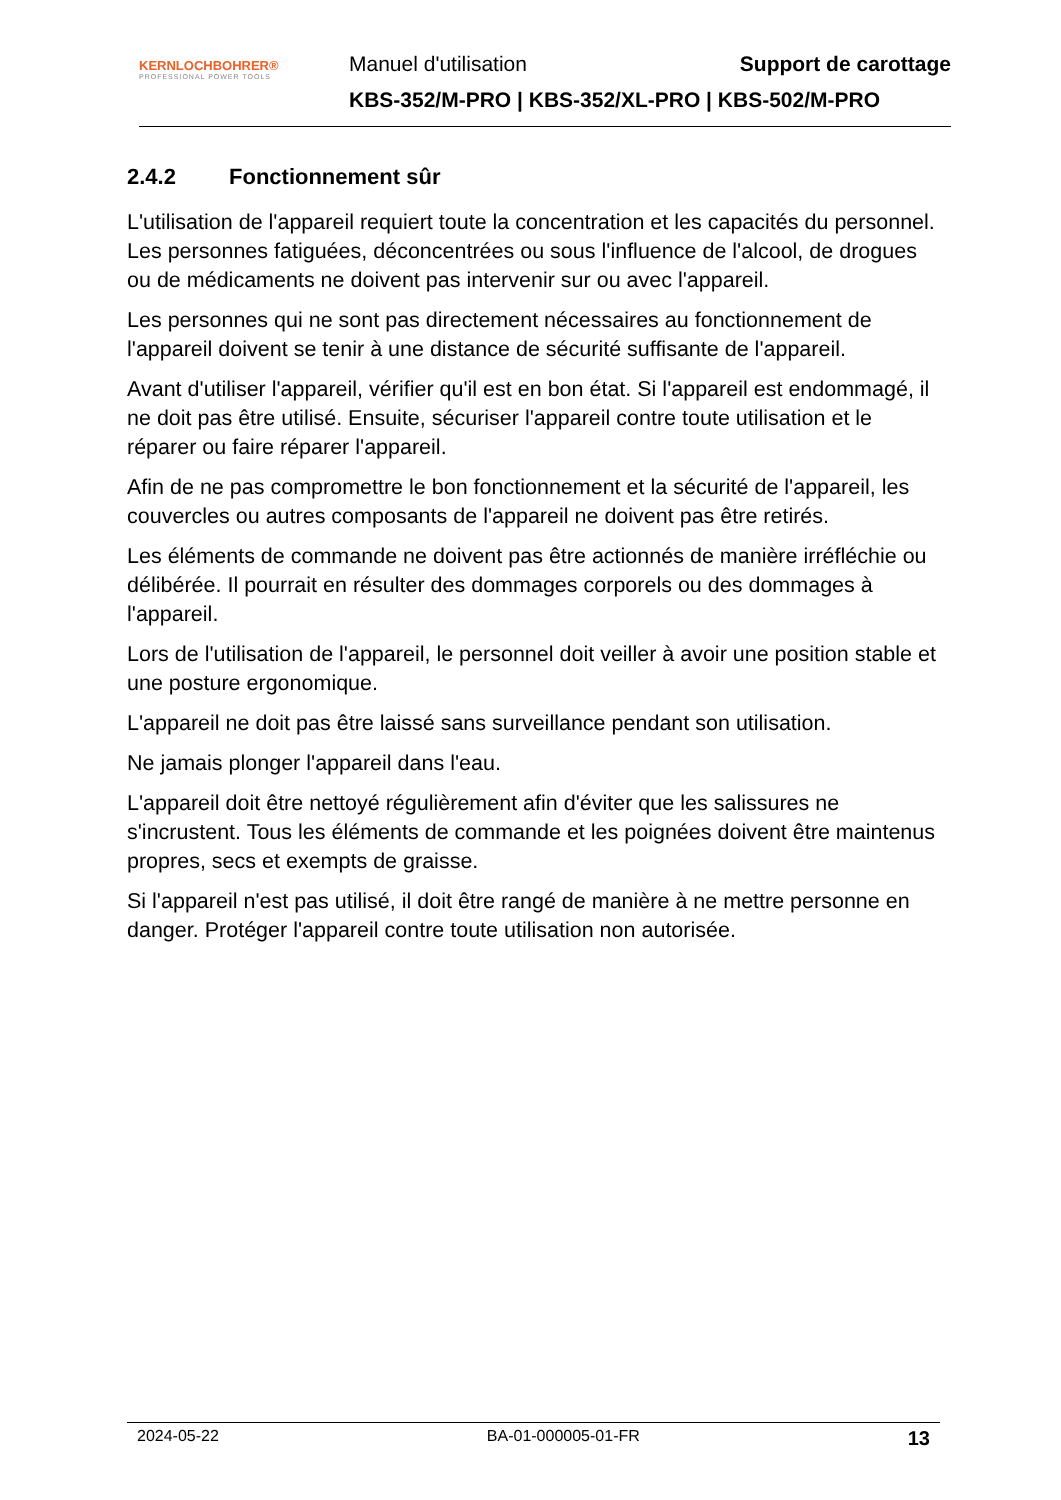KERNLOCHBOHRER®
PROFESSIONAL POWER TOOLS
Manuel d'utilisation Support de carottage
KBS-352/M-PRO | KBS-352/XL-PRO | KBS-502/M-PRO
2.4.2 Fonctionnement sûr
L'utilisation de l'appareil requiert toute la concentration et les capacités du personnel. Les personnes fatiguées, déconcentrées ou sous l'influence de l'alcool, de drogues ou de médicaments ne doivent pas intervenir sur ou avec l'appareil.
Les personnes qui ne sont pas directement nécessaires au fonctionnement de l'appareil doivent se tenir à une distance de sécurité suffisante de l'appareil.
Avant d'utiliser l'appareil, vérifier qu'il est en bon état. Si l'appareil est endommagé, il ne doit pas être utilisé. Ensuite, sécuriser l'appareil contre toute utilisation et le réparer ou faire réparer l'appareil.
Afin de ne pas compromettre le bon fonctionnement et la sécurité de l'appareil, les couvercles ou autres composants de l'appareil ne doivent pas être retirés.
Les éléments de commande ne doivent pas être actionnés de manière irréfléchie ou délibérée. Il pourrait en résulter des dommages corporels ou des dommages à l'appareil.
Lors de l'utilisation de l'appareil, le personnel doit veiller à avoir une position stable et une posture ergonomique.
L'appareil ne doit pas être laissé sans surveillance pendant son utilisation.
Ne jamais plonger l'appareil dans l'eau.
L'appareil doit être nettoyé régulièrement afin d'éviter que les salissures ne s'incrustent. Tous les éléments de commande et les poignées doivent être maintenus propres, secs et exempts de graisse.
Si l'appareil n'est pas utilisé, il doit être rangé de manière à ne mettre personne en danger. Protéger l'appareil contre toute utilisation non autorisée.
2024-05-22 BA-01-000005-01-FR 13